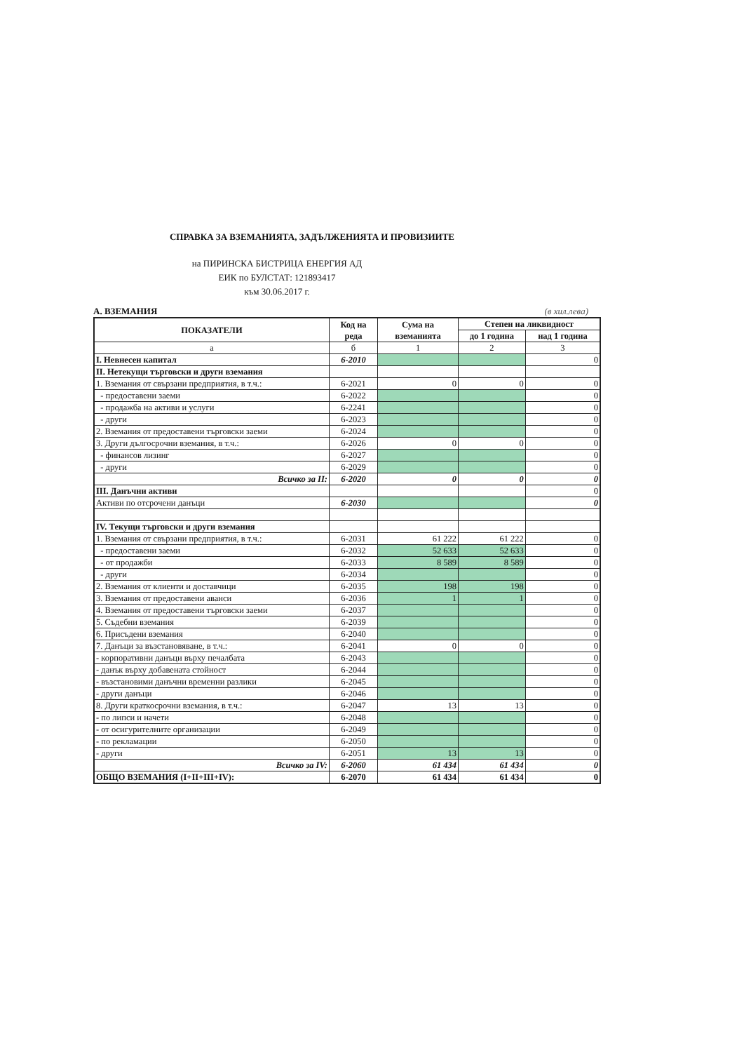СПРАВКА ЗА ВЗЕМАНИЯТА, ЗАДЪЛЖЕНИЯТА И ПРОВИЗИИТЕ
на ПИРИНСКА БИСТРИЦА ЕНЕРГИЯ АД
ЕИК по БУЛСТАТ: 121893417
към 30.06.2017 г.
А. ВЗЕМАНИЯ (в хил.лева)
| ПОКАЗАТЕЛИ | Код на реда | Сума на вземанията | Степен на ликвидност | |
| --- | --- | --- | --- | --- |
| | | | до 1 година | над 1 година |
| а | б | 1 | 2 | 3 |
| I. Невнесен капитал | 6-2010 | | | 0 |
| II. Нетекущи търговски и други вземания | | | | |
| 1. Вземания от свързани предприятия, в т.ч.: | 6-2021 | 0 | 0 | 0 |
| - предоставени заеми | 6-2022 | | | 0 |
| - продажба на активи и услуги | 6-2241 | | | 0 |
| - други | 6-2023 | | | 0 |
| 2. Вземания от предоставени търговски заеми | 6-2024 | | | 0 |
| 3. Други дългосрочни вземания, в т.ч.: | 6-2026 | 0 | 0 | 0 |
| - финансов лизинг | 6-2027 | | | 0 |
| - други | 6-2029 | | | 0 |
| Всичко за II: | 6-2020 | 0 | 0 | 0 |
| III. Данъчни активи | | | | 0 |
| Активи по отсрочени данъци | 6-2030 | | | 0 |
| IV. Текущи търговски и други вземания | | | | |
| 1. Вземания от свързани предприятия, в т.ч.: | 6-2031 | 61 222 | 61 222 | 0 |
| - предоставени заеми | 6-2032 | 52 633 | 52 633 | 0 |
| - от продажби | 6-2033 | 8 589 | 8 589 | 0 |
| - други | 6-2034 | | | 0 |
| 2. Вземания от клиенти и доставчици | 6-2035 | 198 | 198 | 0 |
| 3. Вземания от предоставени аванси | 6-2036 | 1 | 1 | 0 |
| 4. Вземания от предоставени търговски заеми | 6-2037 | | | 0 |
| 5. Съдебни вземания | 6-2039 | | | 0 |
| 6. Присъдени вземания | 6-2040 | | | 0 |
| 7. Данъци за възстановяване, в т.ч.: | 6-2041 | 0 | 0 | 0 |
| - корпоративни данъци върху печалбата | 6-2043 | | | 0 |
| - данък върху добавената стойност | 6-2044 | | | 0 |
| - възстановими данъчни временни разлики | 6-2045 | | | 0 |
| - други данъци | 6-2046 | | | 0 |
| 8. Други краткосрочни вземания, в т.ч.: | 6-2047 | 13 | 13 | 0 |
| - по липси и начети | 6-2048 | | | 0 |
| - от осигурителните организации | 6-2049 | | | 0 |
| - по рекламации | 6-2050 | | | 0 |
| - други | 6-2051 | 13 | 13 | 0 |
| Всичко за IV: | 6-2060 | 61 434 | 61 434 | 0 |
| ОБЩО ВЗЕМАНИЯ (I+II+III+IV): | 6-2070 | 61 434 | 61 434 | 0 |